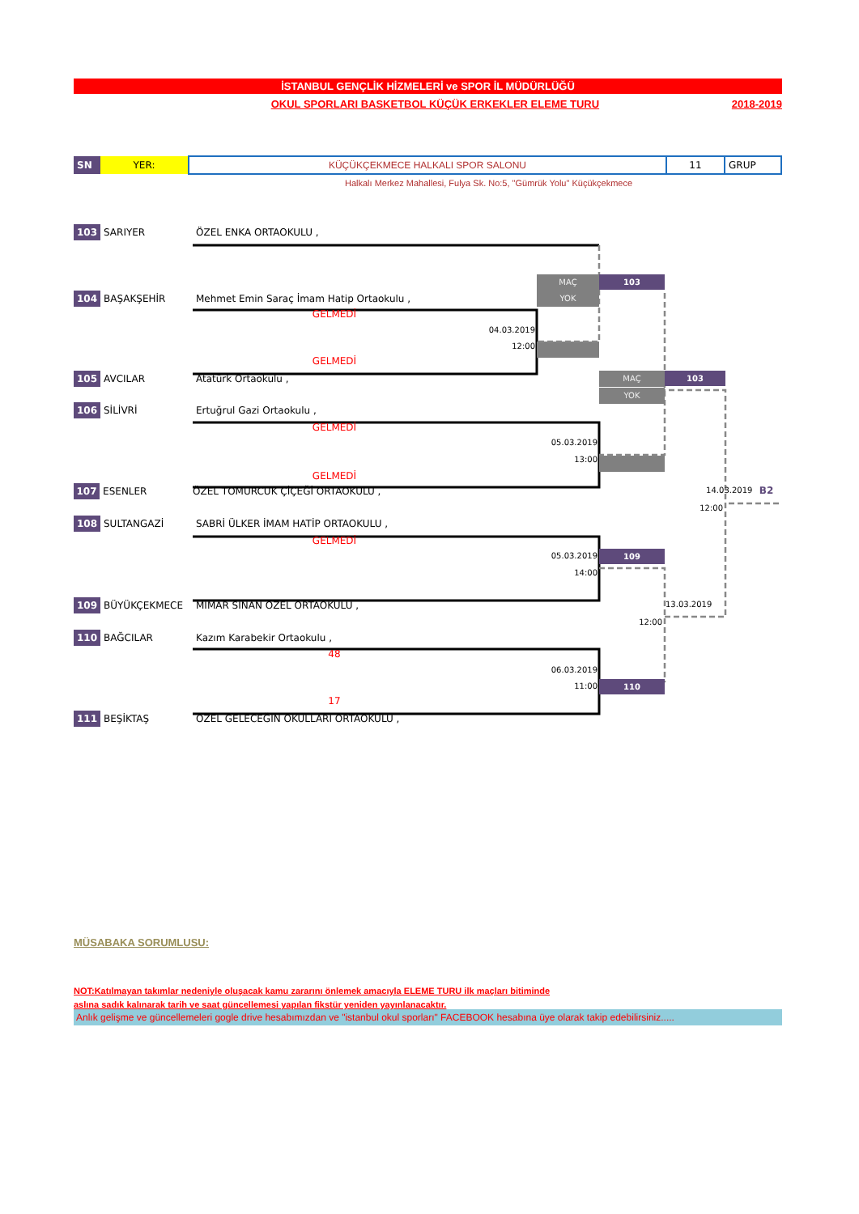İSTANBUL GENÇLİK HİZMELERİ ve SPOR İL MÜDÜRLÜĞÜ
OKUL SPORLARI BASKETBOL KÜÇÜK ERKEKLER ELEME TURU 2018-2019
| SN | YER: | KÜÇÜKÇEKMECE HALKALI SPOR SALONU | 11 | GRUP |
Halkalı Merkez Mahallesi, Fulya Sk. No:5, "Gümrük Yolu" Küçükçekmece
103 SARIYER ÖZEL ENKA ORTAOKULU ,
MAÇ 103
104 BAŞAKŞEHİR Mehmet Emin Saraç İmam Hatip Ortaokulu , YOK
GELMEDİ
04.03.2019
12:00
GELMEDİ
105 AVCILAR Atatürk Ortaokulu , MAÇ 103
YOK
106 SİLİVRİ Ertuğrul Gazi Ortaokulu ,
GELMEDİ
05.03.2019
13:00
GELMEDİ
107 ESENLER ÖZEL TOMURCUK ÇİÇEĞİ ORTAOKULU , 14.03.2019 B2
12:00
108 SULTANGAZİ SABRİ ÜLKER İMAM HATİP ORTAOKULU ,
GELMEDİ
05.03.2019 109
14:00
109 BÜYÜKÇEKMECE MİMAR SİNAN ÖZEL ORTAOKULU , 13.03.2019
12:00
110 BAĞCILAR Kazım Karabekir Ortaokulu ,
48
06.03.2019
11:00 110
17
111 BEŞİKTAŞ ÖZEL GELECEĞİN OKULLARI ORTAOKULU ,
MÜSABAKA SORUMLUSU:
NOT:Katılmayan takımlar nedeniyle oluşacak kamu zararını önlemek amacıyla ELEME TURU ilk maçları bitiminde
aslına sadık kalınarak tarih ve saat güncellemesi yapılan fikstür yeniden yayınlanacaktır.
Anlık gelişme ve güncellemeleri gogle drive hesabımızdan ve "istanbul okul sporları" FACEBOOK hesabına üye olarak takip edebilirsiniz.....